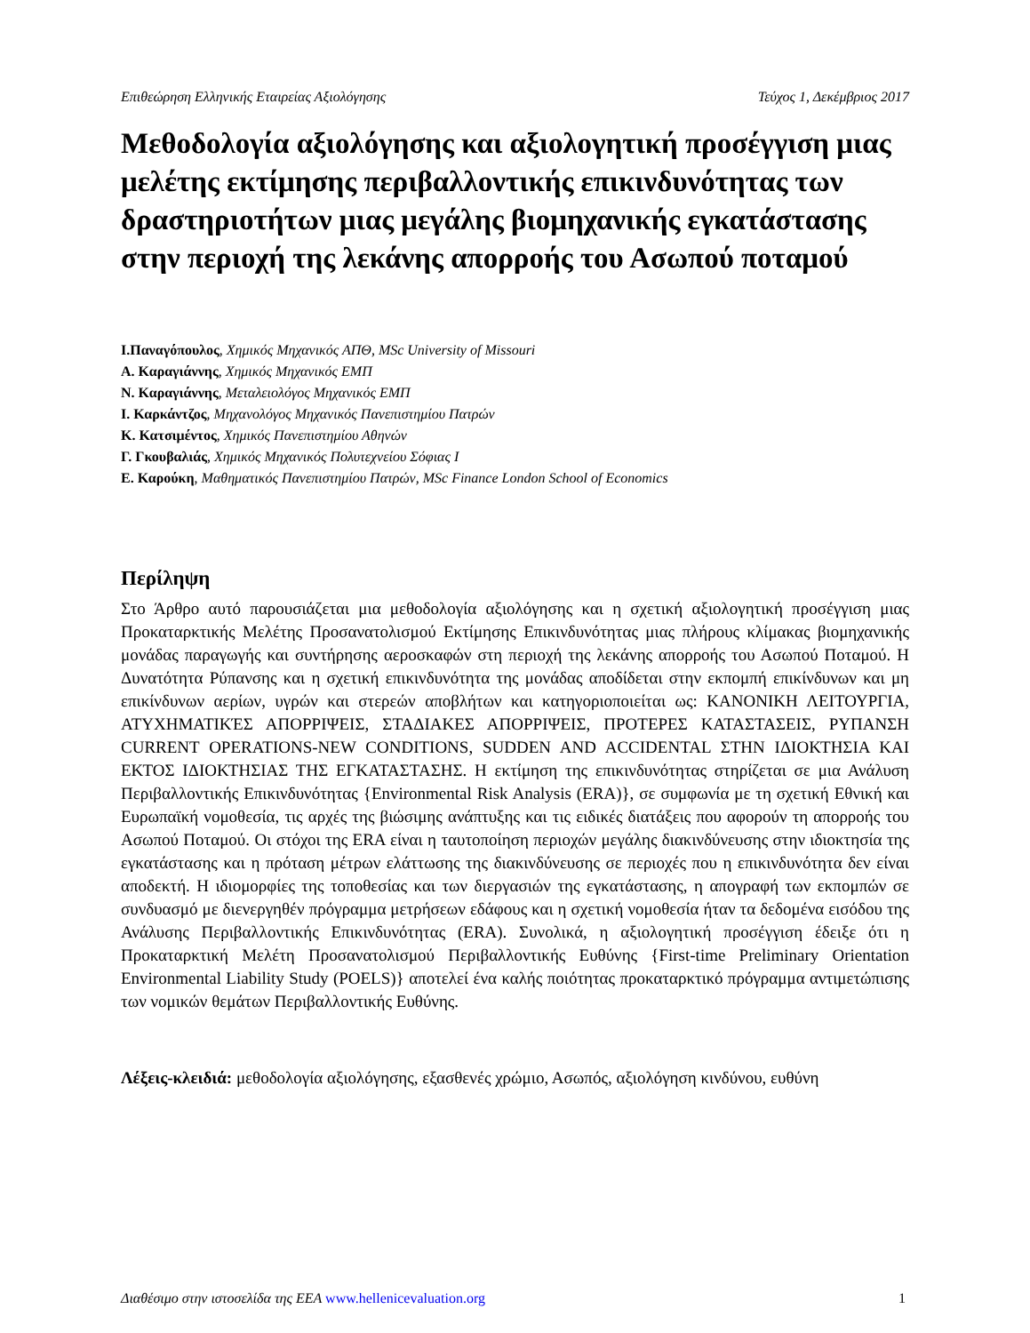Επιθεώρηση Ελληνικής Εταιρείας Αξιολόγησης Τεύχος 1, Δεκέμβριος 2017
Μεθοδολογία αξιολόγησης και αξιολογητική προσέγγιση μιας μελέτης εκτίμησης περιβαλλοντικής επικινδυνότητας των δραστηριοτήτων μιας μεγάλης βιομηχανικής εγκατάστασης στην περιοχή της λεκάνης απορροής του Ασωπού ποταμού
Ι.Παναγόπουλος, Χημικός Μηχανικός ΑΠΘ, MSc University of Missouri
Α. Καραγιάννης, Χημικός Μηχανικός ΕΜΠ
Ν. Καραγιάννης, Μεταλειολόγος Μηχανικός ΕΜΠ
Ι. Καρκάντζος, Μηχανολόγος Μηχανικός Πανεπιστημίου Πατρών
Κ. Κατσιμέντος, Χημικός Πανεπιστημίου Αθηνών
Γ. Γκουβαλιάς, Χημικός Μηχανικός Πολυτεχνείου Σόφιας Ι
Ε. Καρούκη, Μαθηματικός Πανεπιστημίου Πατρών, MSc Finance London School of Economics
Περίληψη
Στο Άρθρο αυτό παρουσιάζεται μια μεθοδολογία αξιολόγησης και η σχετική αξιολογητική προσέγγιση μιας Προκαταρκτικής Μελέτης Προσανατολισμού Εκτίμησης Επικινδυνότητας μιας πλήρους κλίμακας βιομηχανικής μονάδας παραγωγής και συντήρησης αεροσκαφών στη περιοχή της λεκάνης απορροής του Ασωπού Ποταμού. Η Δυνατότητα Ρύπανσης και η σχετική επικινδυνότητα της μονάδας αποδίδεται στην εκπομπή επικίνδυνων και μη επικίνδυνων αερίων, υγρών και στερεών αποβλήτων και κατηγοριοποιείται ως: ΚΑΝΟΝΙΚΗ ΛΕΙΤΟΥΡΓΙΑ, ΑΤΥΧΗΜΑΤΙΚΈΣ ΑΠΟΡΡΙΨΕΙΣ, ΣΤΑΔΙΑΚΕΣ ΑΠΟΡΡΙΨΕΙΣ, ΠΡΟΤΕΡΕΣ ΚΑΤΑΣΤΑΣΕΙΣ, ΡΥΠΑΝΣΗ CURRENT OPERATIONS-NEW CONDITIONS, SUDDEN AND ACCIDENTAL ΣΤΗΝ ΙΔΙΟΚΤΗΣΙΑ ΚΑΙ ΕΚΤΟΣ ΙΔΙΟΚΤΗΣΙΑΣ ΤΗΣ ΕΓΚΑΤΑΣΤΑΣΗΣ. Η εκτίμηση της επικινδυνότητας στηρίζεται σε μια Ανάλυση Περιβαλλοντικής Επικινδυνότητας {Environmental Risk Analysis (ERA)}, σε συμφωνία με τη σχετική Εθνική και Ευρωπαϊκή νομοθεσία, τις αρχές της βιώσιμης ανάπτυξης και τις ειδικές διατάξεις που αφορούν τη απορροής του Ασωπού Ποταμού. Οι στόχοι της ERA είναι η ταυτοποίηση περιοχών μεγάλης διακινδύνευσης στην ιδιοκτησία της εγκατάστασης και η πρόταση μέτρων ελάττωσης της διακινδύνευσης σε περιοχές που η επικινδυνότητα δεν είναι αποδεκτή. Η ιδιομορφίες της τοποθεσίας και των διεργασιών της εγκατάστασης, η απογραφή των εκπομπών σε συνδυασμό με διενεργηθέν πρόγραμμα μετρήσεων εδάφους και η σχετική νομοθεσία ήταν τα δεδομένα εισόδου της Ανάλυσης Περιβαλλοντικής Επικινδυνότητας (ERA). Συνολικά, η αξιολογητική προσέγγιση έδειξε ότι η Προκαταρκτική Μελέτη Προσανατολισμού Περιβαλλοντικής Ευθύνης {First-time Preliminary Orientation Environmental Liability Study (POELS)} αποτελεί ένα καλής ποιότητας προκαταρκτικό πρόγραμμα αντιμετώπισης των νομικών θεμάτων Περιβαλλοντικής Ευθύνης.
Λέξεις-κλειδιά: μεθοδολογία αξιολόγησης, εξασθενές χρώμιο, Ασωπός, αξιολόγηση κινδύνου, ευθύνη
Διαθέσιμο στην ιστοσελίδα της ΕΕΑ www.hellenicevaluation.org 1